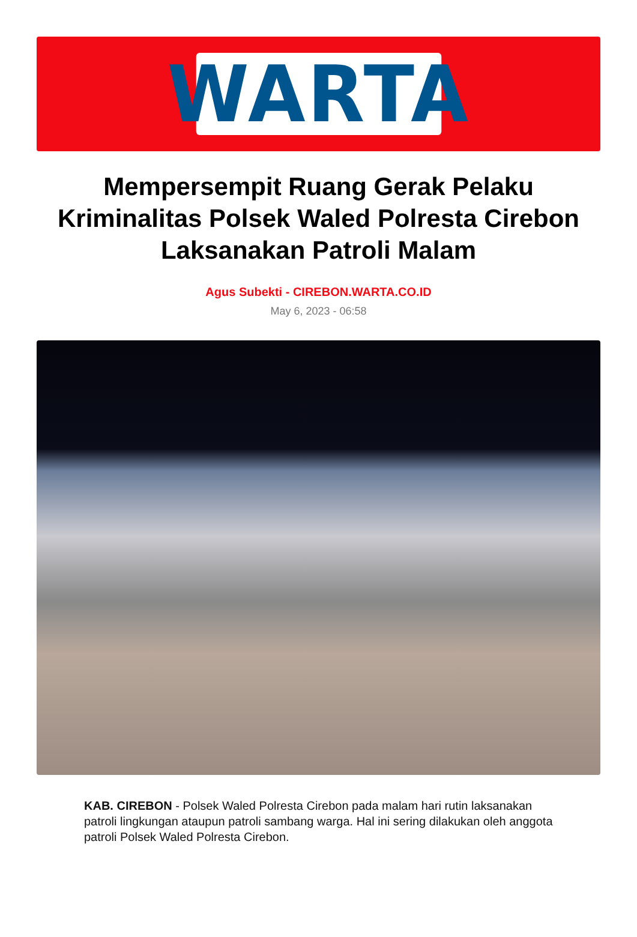WARTA
Mempersempit Ruang Gerak Pelaku Kriminalitas Polsek Waled Polresta Cirebon Laksanakan Patroli Malam
Agus Subekti - CIREBON.WARTA.CO.ID
May 6, 2023 - 06:58
KAB. CIREBON - Polsek Waled Polresta Cirebon pada malam hari rutin laksanakan patroli lingkungan ataupun patroli sambang warga. Hal ini sering dilakukan oleh anggota patroli Polsek Waled Polresta Cirebon.